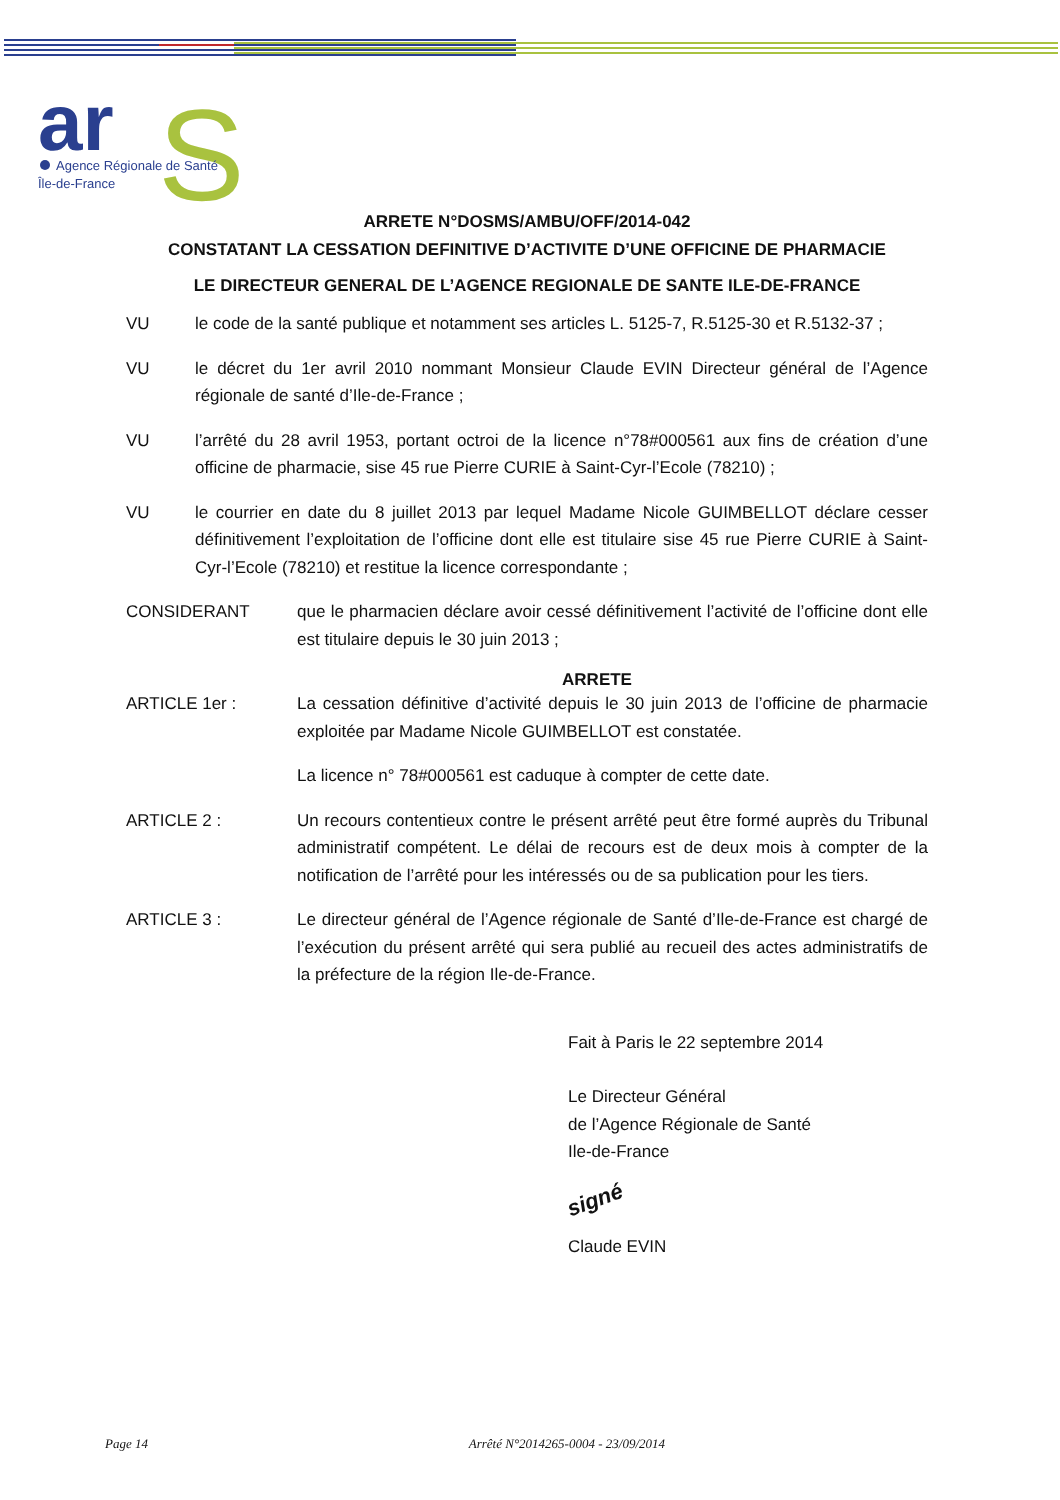ar
S
Agence Régionale de Santé
Île-de-France
ARRETE N°DOSMS/AMBU/OFF/2014-042
CONSTATANT LA CESSATION DEFINITIVE D’ACTIVITE D’UNE OFFICINE DE PHARMACIE
LE DIRECTEUR GENERAL DE L’AGENCE REGIONALE DE SANTE ILE-DE-FRANCE
VU le code de la santé publique et notamment ses articles L. 5125-7, R.5125-30 et R.5132-37 ;
VU le décret du 1er avril 2010 nommant Monsieur Claude EVIN Directeur général de l’Agence régionale de santé d’Ile-de-France ;
VU l’arrêté du 28 avril 1953, portant octroi de la licence n°78#000561 aux fins de création d’une officine de pharmacie, sise 45 rue Pierre CURIE à Saint-Cyr-l’Ecole (78210) ;
VU le courrier en date du 8 juillet 2013 par lequel Madame Nicole GUIMBELLOT déclare cesser définitivement l’exploitation de l’officine dont elle est titulaire sise 45 rue Pierre CURIE à Saint-Cyr-l’Ecole (78210) et restitue la licence correspondante ;
CONSIDERANT que le pharmacien déclare avoir cessé définitivement l’activité de l’officine dont elle est titulaire depuis le 30 juin 2013 ;
ARRETE
ARTICLE 1er : La cessation définitive d’activité depuis le 30 juin 2013 de l’officine de pharmacie exploitée par Madame Nicole GUIMBELLOT est constatée.
La licence n° 78#000561 est caduque à compter de cette date.
ARTICLE 2 : Un recours contentieux contre le présent arrêté peut être formé auprès du Tribunal administratif compétent. Le délai de recours est de deux mois à compter de la notification de l’arrêté pour les intéressés ou de sa publication pour les tiers.
ARTICLE 3 : Le directeur général de l’Agence régionale de Santé d’Ile-de-France est chargé de l’exécution du présent arrêté qui sera publié au recueil des actes administratifs de la préfecture de la région Ile-de-France.
Fait à Paris le 22 septembre 2014
Le Directeur Général
de l’Agence Régionale de Santé
Ile-de-France
signé
Claude EVIN
Page 14 Arrêté N°2014265-0004 - 23/09/2014